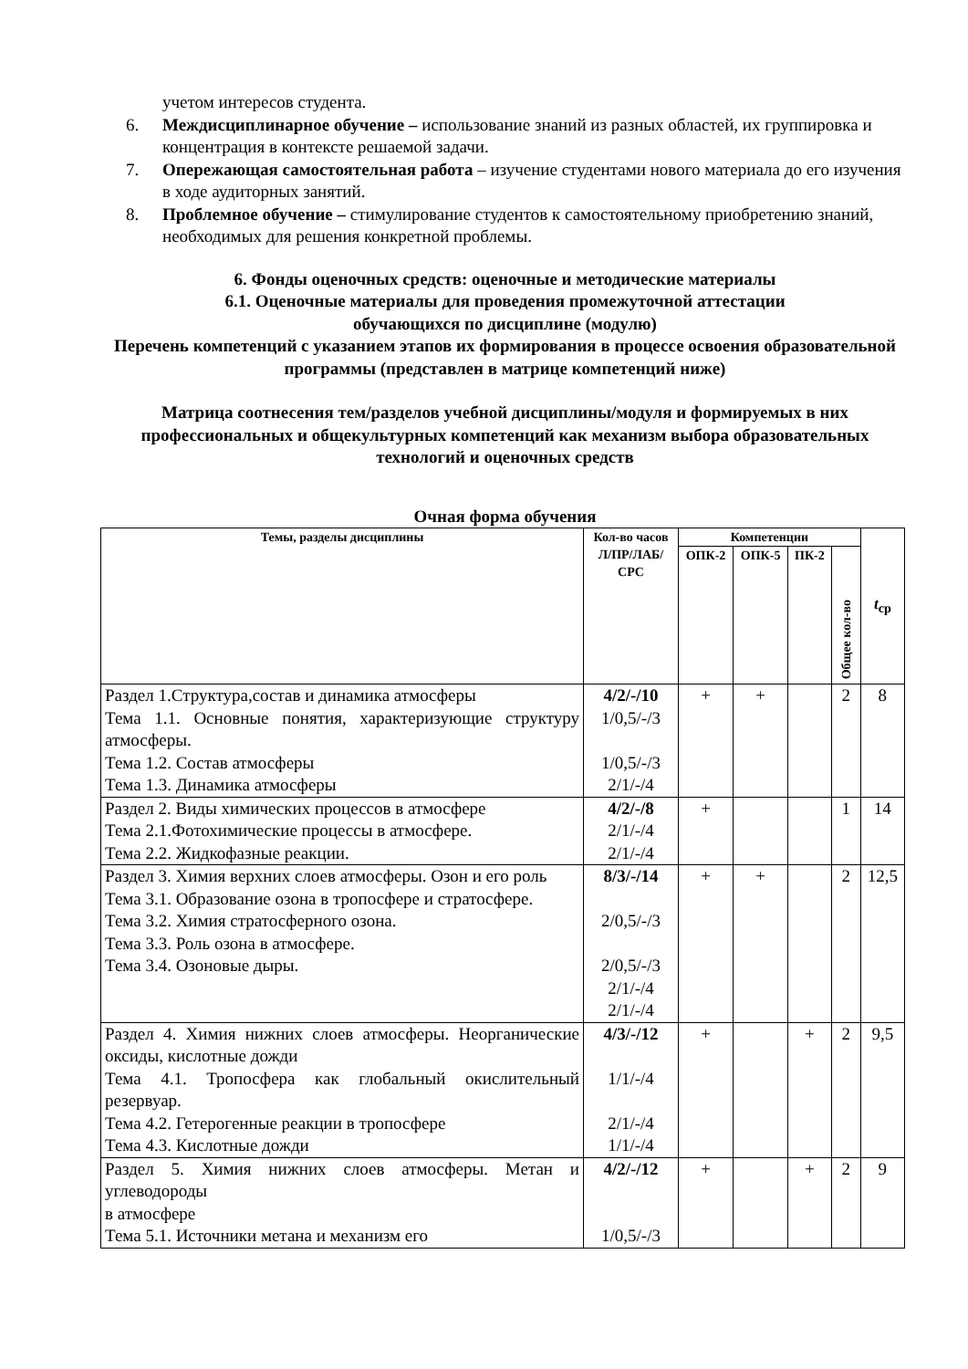учетом интересов студента.
6. Междисциплинарное обучение – использование знаний из разных областей, их группировка и концентрация в контексте решаемой задачи.
7. Опережающая самостоятельная работа – изучение студентами нового материала до его изучения в ходе аудиторных занятий.
8. Проблемное обучение – стимулирование студентов к самостоятельному приобретению знаний, необходимых для решения конкретной проблемы.
6. Фонды оценочных средств: оценочные и методические материалы
6.1. Оценочные материалы для проведения промежуточной аттестации
обучающихся по дисциплине (модулю)
Перечень компетенций с указанием этапов их формирования в процессе освоения образовательной программы (представлен в матрице компетенций ниже)
Матрица соотнесения тем/разделов учебной дисциплины/модуля и формируемых в них профессиональных и общекультурных компетенций как механизм выбора образовательных технологий и оценочных средств
Очная форма обучения
| Темы, разделы дисциплины | Кол-во часов Л/ПР/ЛАБ/ СРС | Компетенции | | | | t<sub>ср</sub> |
| --- | --- | --- | --- | --- | --- | --- |
| | | ОПК-2 | ОПК-5 | ПК-2 | Общее кол-во | |
| Раздел 1.Структура,состав и динамика атмосферы Тема 1.1. Основные понятия, характеризующие структуру атмосферы. Тема 1.2. Состав атмосферы Тема 1.3. Динамика атмосферы | 4/2/-/10 1/0,5/-/3 1/0,5/-/3 2/1/-/4 | + | + | | 2 | 8 |
| Раздел 2. Виды химических процессов в атмосфере Тема 2.1.Фотохимические процессы в атмосфере. Тема 2.2. Жидкофазные реакции. | 4/2/-/8 2/1/-/4 2/1/-/4 | + | | | 1 | 14 |
| Раздел 3. Химия верхних слоев атмосферы. Озон и его роль Тема 3.1. Образование озона в тропосфере и стратосфере. Тема 3.2. Химия стратосферного озона. Тема 3.3. Роль озона в атмосфере. Тема 3.4. Озоновые дыры. | 8/3/-/14 2/0,5/-/3 2/0,5/-/3 2/1/-/4 2/1/-/4 | + | + | | 2 | 12,5 |
| Раздел 4. Химия нижних слоев атмосферы. Неорганические оксиды, кислотные дожди Тема 4.1. Тропосфера как глобальный окислительный резервуар. Тема 4.2. Гетерогенные реакции в тропосфере Тема 4.3. Кислотные дожди | 4/3/-/12 1/1/-/4 2/1/-/4 1/1/-/4 | + | | + | 2 | 9,5 |
| Раздел 5. Химия нижних слоев атмосферы. Метан и углеводороды в атмосфере Тема 5.1. Источники метана и механизм его | 4/2/-/12 1/0,5/-/3 | + | | + | 2 | 9 |